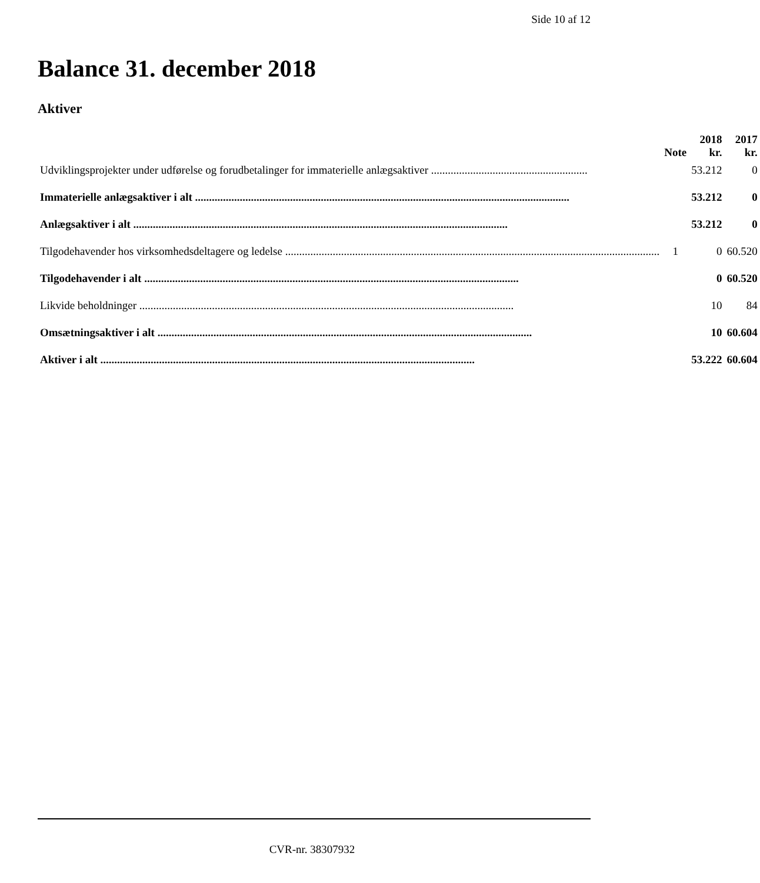Side 10 af 12
Balance 31. december 2018
Aktiver
| | Note | 2018 kr. | 2017 kr. |
| --- | --- | --- | --- |
| Udviklingsprojekter under udførelse og forudbetalinger for immaterielle anlægsaktiver ........................................................ | | 53.212 | 0 |
| Immaterielle anlægsaktiver i alt | | 53.212 | 0 |
| Anlægsaktiver i alt | | 53.212 | 0 |
| Tilgodehavender hos virksomhedsdeltagere og ledelse | 1 | 0 | 60.520 |
| Tilgodehavender i alt | | 0 | 60.520 |
| Likvide beholdninger | | 10 | 84 |
| Omsætningsaktiver i alt | | 10 | 60.604 |
| Aktiver i alt | | 53.222 | 60.604 |
CVR-nr. 38307932